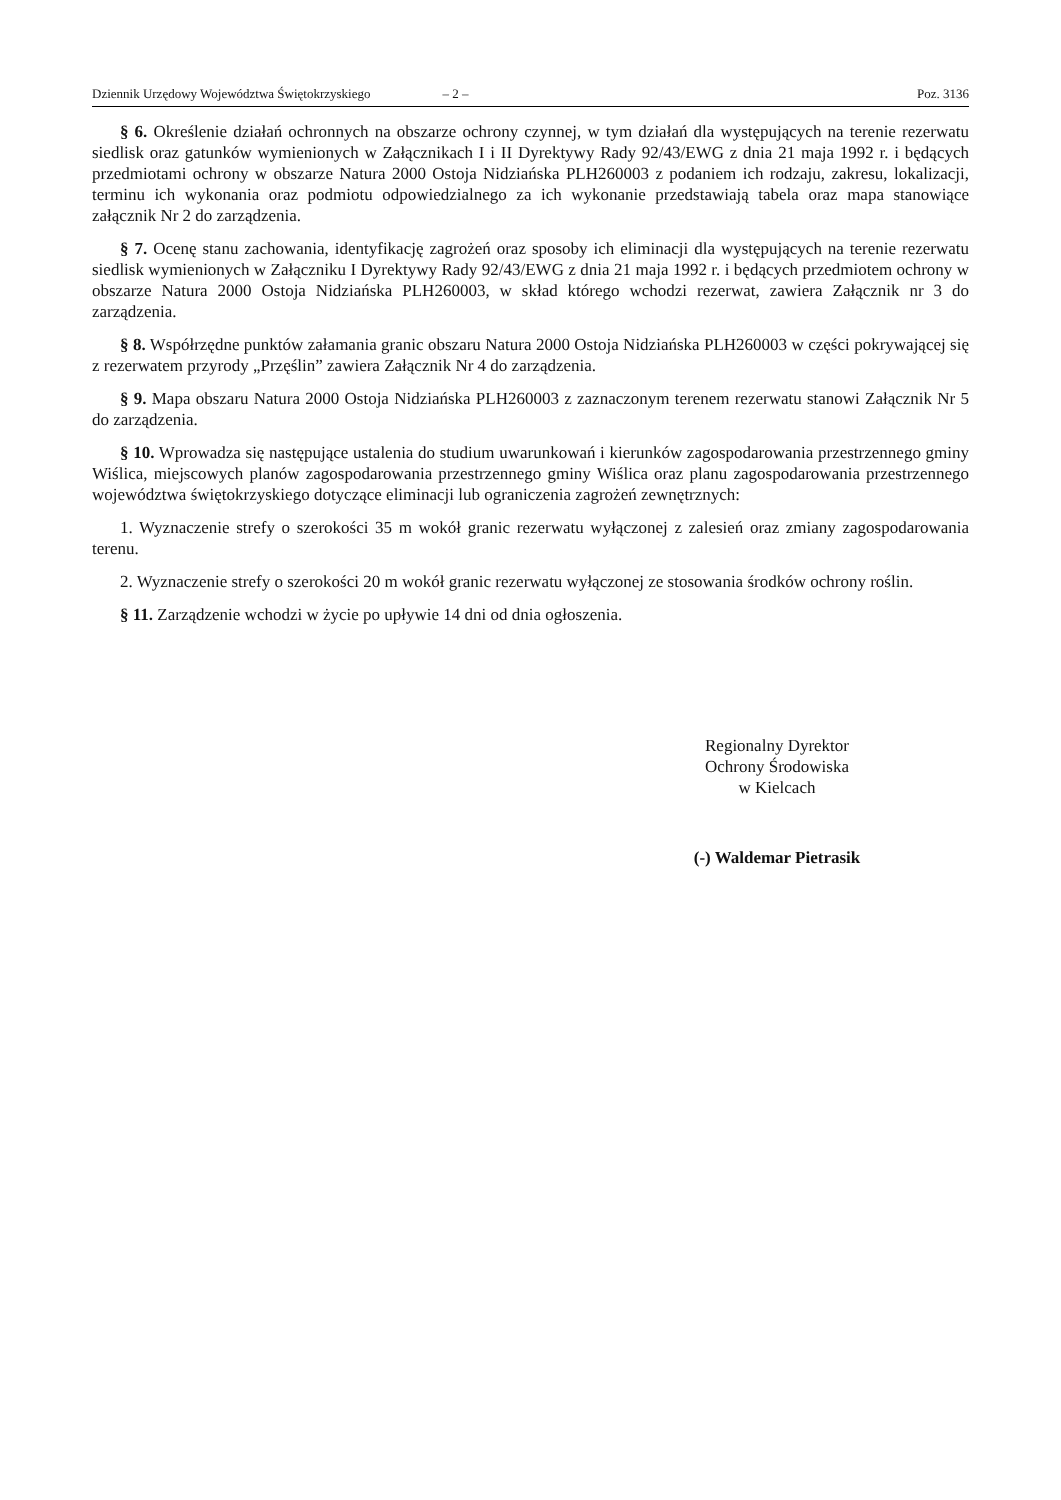Dziennik Urzędowy Województwa Świętokrzyskiego – 2 – Poz. 3136
§ 6. Określenie działań ochronnych na obszarze ochrony czynnej, w tym działań dla występujących na terenie rezerwatu siedlisk oraz gatunków wymienionych w Załącznikach I i II Dyrektywy Rady 92/43/EWG z dnia 21 maja 1992 r. i będących przedmiotami ochrony w obszarze Natura 2000 Ostoja Nidziańska PLH260003 z podaniem ich rodzaju, zakresu, lokalizacji, terminu ich wykonania oraz podmiotu odpowiedzialnego za ich wykonanie przedstawiają tabela oraz mapa stanowiące załącznik Nr 2 do zarządzenia.
§ 7. Ocenę stanu zachowania, identyfikację zagrożeń oraz sposoby ich eliminacji dla występujących na terenie rezerwatu siedlisk wymienionych w Załączniku I Dyrektywy Rady 92/43/EWG z dnia 21 maja 1992 r. i będących przedmiotem ochrony w obszarze Natura 2000 Ostoja Nidziańska PLH260003, w skład którego wchodzi rezerwat, zawiera Załącznik nr 3 do zarządzenia.
§ 8. Współrzędne punktów załamania granic obszaru Natura 2000 Ostoja Nidziańska PLH260003 w części pokrywającej się z rezerwatem przyrody „Przęślin” zawiera Załącznik Nr 4 do zarządzenia.
§ 9. Mapa obszaru Natura 2000 Ostoja Nidziańska PLH260003 z zaznaczonym terenem rezerwatu stanowi Załącznik Nr 5 do zarządzenia.
§ 10. Wprowadza się następujące ustalenia do studium uwarunkowań i kierunków zagospodarowania przestrzennego gminy Wiślica, miejscowych planów zagospodarowania przestrzennego gminy Wiślica oraz planu zagospodarowania przestrzennego województwa świętokrzyskiego dotyczące eliminacji lub ograniczenia zagrożeń zewnętrznych:
1. Wyznaczenie strefy o szerokości 35 m wokół granic rezerwatu wyłączonej z zalesień oraz zmiany zagospodarowania terenu.
2. Wyznaczenie strefy o szerokości 20 m wokół granic rezerwatu wyłączonej ze stosowania środków ochrony roślin.
§ 11. Zarządzenie wchodzi w życie po upływie 14 dni od dnia ogłoszenia.
Regionalny Dyrektor
Ochrony Środowiska
w Kielcach
(-) Waldemar Pietrasik